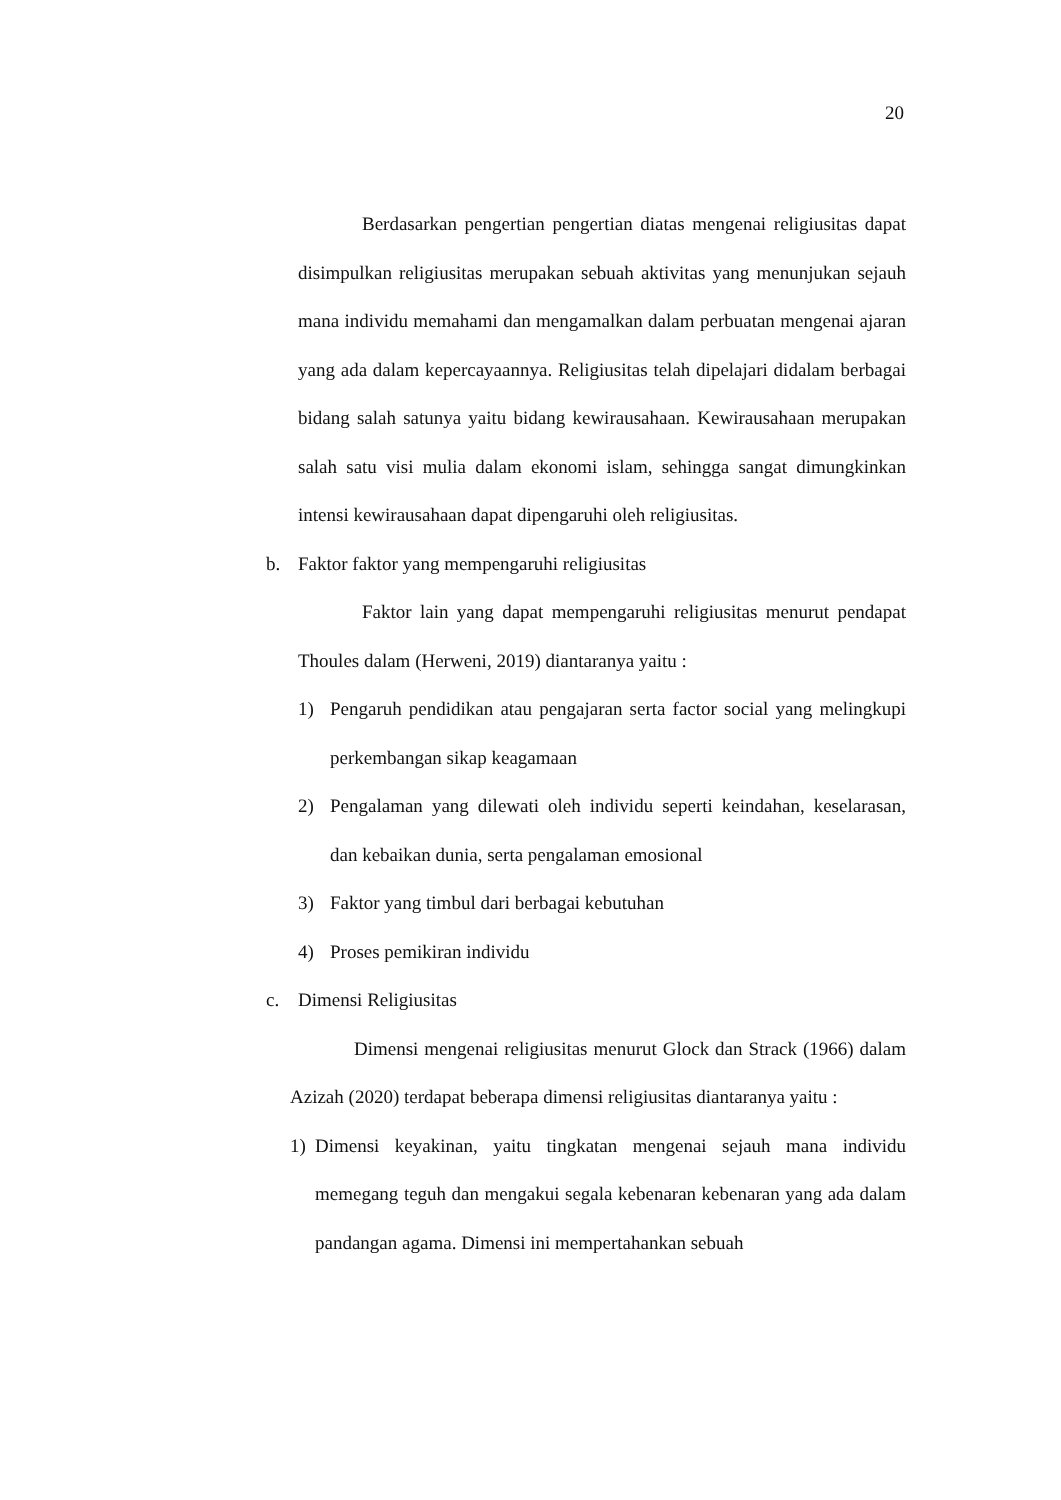20
Berdasarkan pengertian pengertian diatas mengenai religiusitas dapat disimpulkan religiusitas merupakan sebuah aktivitas yang menunjukan sejauh mana individu memahami dan mengamalkan dalam perbuatan mengenai ajaran yang ada dalam kepercayaannya. Religiusitas telah dipelajari didalam berbagai bidang salah satunya yaitu bidang kewirausahaan. Kewirausahaan merupakan salah satu visi mulia dalam ekonomi islam, sehingga sangat dimungkinkan intensi kewirausahaan dapat dipengaruhi oleh religiusitas.
b. Faktor faktor yang mempengaruhi religiusitas
Faktor lain yang dapat mempengaruhi religiusitas menurut pendapat Thoules dalam (Herweni, 2019) diantaranya yaitu :
1) Pengaruh pendidikan atau pengajaran serta factor social yang melingkupi perkembangan sikap keagamaan
2) Pengalaman yang dilewati oleh individu seperti keindahan, keselarasan, dan kebaikan dunia, serta pengalaman emosional
3) Faktor yang timbul dari berbagai kebutuhan
4) Proses pemikiran individu
c. Dimensi Religiusitas
Dimensi mengenai religiusitas menurut Glock dan Strack (1966) dalam Azizah (2020) terdapat beberapa dimensi religiusitas diantaranya yaitu :
1) Dimensi keyakinan, yaitu tingkatan mengenai sejauh mana individu memegang teguh dan mengakui segala kebenaran kebenaran yang ada dalam pandangan agama. Dimensi ini mempertahankan sebuah